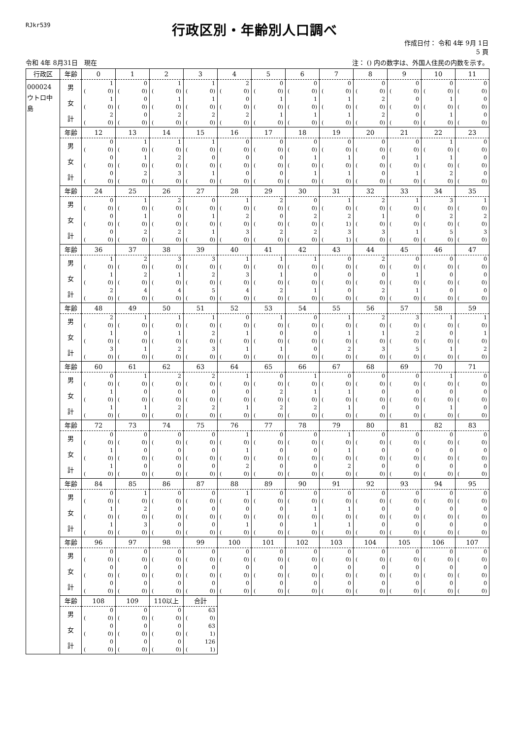RJkr539
行政区別・年齢別人口調べ
作成日付： 令和 4年 9月 1日
5 頁
令和 4年 8月31日　現在 注： () 内の数字は、外国人住民の内数を示す。
| 行政区 | 年齢 | 0 | 1 | 2 | 3 | 4 | 5 | 6 | 7 | 8 | 9 | 10 | 11 |
| --- | --- | --- | --- | --- | --- | --- | --- | --- | --- | --- | --- | --- | --- |
| 000024 ウトロ中島 | 男 | 1 | 0 | 1 | 1 | 2 | 0 | 0 | 0 | 0 | 0 | 0 | 0 |
| | | ( 0) | ( 0) | ( 0) | ( 0) | ( 0) | ( 0) | ( 0) | ( 0) | ( 0) | ( 0) | ( 0) | ( 0) |
| | 女 | 1 | 0 | 1 | 1 | 0 | 1 | 1 | 1 | 2 | 0 | 1 | 0 |
| | | ( 0) | ( 0) | ( 0) | ( 0) | ( 0) | ( 0) | ( 0) | ( 0) | ( 0) | ( 0) | ( 0) | ( 0) |
| | 計 | 2 | 0 | 2 | 2 | 2 | 1 | 1 | 1 | 2 | 0 | 1 | 0 |
| | | ( 0) | ( 0) | ( 0) | ( 0) | ( 0) | ( 0) | ( 0) | ( 0) | ( 0) | ( 0) | ( 0) | ( 0) |
| | 年齢 | 12 | 13 | 14 | 15 | 16 | 17 | 18 | 19 | 20 | 21 | 22 | 23 |
| | 男 | 0 | 1 | 1 | 1 | 0 | 0 | 0 | 0 | 0 | 0 | 1 | 0 |
| | | ( 0) | ( 0) | ( 0) | ( 0) | ( 0) | ( 0) | ( 0) | ( 0) | ( 0) | ( 0) | ( 0) | ( 0) |
| | 女 | 0 | 1 | 2 | 0 | 0 | 0 | 1 | 1 | 0 | 1 | 1 | 0 |
| | | ( 0) | ( 0) | ( 0) | ( 0) | ( 0) | ( 0) | ( 0) | ( 0) | ( 0) | ( 0) | ( 0) | ( 0) |
| | 計 | 0 | 2 | 3 | 1 | 0 | 0 | 1 | 1 | 0 | 1 | 2 | 0 |
| | | ( 0) | ( 0) | ( 0) | ( 0) | ( 0) | ( 0) | ( 0) | ( 0) | ( 0) | ( 0) | ( 0) | ( 0) |
| | 年齢 | 24 | 25 | 26 | 27 | 28 | 29 | 30 | 31 | 32 | 33 | 34 | 35 |
| | 男 | 0 | 1 | 2 | 0 | 1 | 2 | 0 | 1 | 2 | 1 | 3 | 1 |
| | | ( 0) | ( 0) | ( 0) | ( 0) | ( 0) | ( 0) | ( 0) | ( 0) | ( 0) | ( 0) | ( 0) | ( 0) |
| | 女 | 0 | 1 | 0 | 1 | 2 | 0 | 2 | 2 | 1 | 0 | 2 | 2 |
| | | ( 0) | ( 0) | ( 0) | ( 0) | ( 0) | ( 0) | ( 0) | ( 1) | ( 0) | ( 0) | ( 0) | ( 0) |
| | 計 | 0 | 2 | 2 | 1 | 3 | 2 | 2 | 3 | 3 | 1 | 5 | 3 |
| | | ( 0) | ( 0) | ( 0) | ( 0) | ( 0) | ( 0) | ( 0) | ( 1) | ( 0) | ( 0) | ( 0) | ( 0) |
| | 年齢 | 36 | 37 | 38 | 39 | 40 | 41 | 42 | 43 | 44 | 45 | 46 | 47 |
| | 男 | 1 | 2 | 3 | 3 | 1 | 1 | 1 | 0 | 2 | 0 | 0 | 0 |
| | | ( 0) | ( 0) | ( 0) | ( 0) | ( 0) | ( 0) | ( 0) | ( 0) | ( 0) | ( 0) | ( 0) | ( 0) |
| | 女 | 1 | 2 | 1 | 2 | 3 | 1 | 0 | 0 | 0 | 1 | 0 | 0 |
| | | ( 0) | ( 0) | ( 0) | ( 0) | ( 0) | ( 0) | ( 0) | ( 0) | ( 0) | ( 0) | ( 0) | ( 0) |
| | 計 | 2 | 4 | 4 | 5 | 4 | 2 | 1 | 0 | 2 | 1 | 0 | 0 |
| | | ( 0) | ( 0) | ( 0) | ( 0) | ( 0) | ( 0) | ( 0) | ( 0) | ( 0) | ( 0) | ( 0) | ( 0) |
| | 年齢 | 48 | 49 | 50 | 51 | 52 | 53 | 54 | 55 | 56 | 57 | 58 | 59 |
| | 男 | 2 | 1 | 1 | 1 | 0 | 1 | 0 | 1 | 2 | 3 | 1 | 1 |
| | | ( 0) | ( 0) | ( 0) | ( 0) | ( 0) | ( 0) | ( 0) | ( 0) | ( 0) | ( 0) | ( 0) | ( 0) |
| | 女 | 1 | 0 | 1 | 2 | 1 | 0 | 0 | 1 | 1 | 2 | 0 | 1 |
| | | ( 0) | ( 0) | ( 0) | ( 0) | ( 0) | ( 0) | ( 0) | ( 0) | ( 0) | ( 0) | ( 0) | ( 0) |
| | 計 | 3 | 1 | 2 | 3 | 1 | 1 | 0 | 2 | 3 | 5 | 1 | 2 |
| | | ( 0) | ( 0) | ( 0) | ( 0) | ( 0) | ( 0) | ( 0) | ( 0) | ( 0) | ( 0) | ( 0) | ( 0) |
| | 年齢 | 60 | 61 | 62 | 63 | 64 | 65 | 66 | 67 | 68 | 69 | 70 | 71 |
| | 男 | 0 | 1 | 2 | 2 | 1 | 0 | 1 | 0 | 0 | 0 | 1 | 0 |
| | | ( 0) | ( 0) | ( 0) | ( 0) | ( 0) | ( 0) | ( 0) | ( 0) | ( 0) | ( 0) | ( 0) | ( 0) |
| | 女 | 1 | 0 | 0 | 0 | 0 | 2 | 1 | 1 | 0 | 0 | 0 | 0 |
| | | ( 0) | ( 0) | ( 0) | ( 0) | ( 0) | ( 0) | ( 0) | ( 0) | ( 0) | ( 0) | ( 0) | ( 0) |
| | 計 | 1 | 1 | 2 | 2 | 1 | 2 | 2 | 1 | 0 | 0 | 1 | 0 |
| | | ( 0) | ( 0) | ( 0) | ( 0) | ( 0) | ( 0) | ( 0) | ( 0) | ( 0) | ( 0) | ( 0) | ( 0) |
| | 年齢 | 72 | 73 | 74 | 75 | 76 | 77 | 78 | 79 | 80 | 81 | 82 | 83 |
| | 男 | 0 | 0 | 0 | 0 | 1 | 0 | 0 | 1 | 0 | 0 | 0 | 0 |
| | | ( 0) | ( 0) | ( 0) | ( 0) | ( 0) | ( 0) | ( 0) | ( 0) | ( 0) | ( 0) | ( 0) | ( 0) |
| | 女 | 1 | 0 | 0 | 0 | 1 | 0 | 0 | 1 | 0 | 0 | 0 | 0 |
| | | ( 0) | ( 0) | ( 0) | ( 0) | ( 0) | ( 0) | ( 0) | ( 0) | ( 0) | ( 0) | ( 0) | ( 0) |
| | 計 | 1 | 0 | 0 | 0 | 2 | 0 | 0 | 2 | 0 | 0 | 0 | 0 |
| | | ( 0) | ( 0) | ( 0) | ( 0) | ( 0) | ( 0) | ( 0) | ( 0) | ( 0) | ( 0) | ( 0) | ( 0) |
| | 年齢 | 84 | 85 | 86 | 87 | 88 | 89 | 90 | 91 | 92 | 93 | 94 | 95 |
| | 男 | 0 | 1 | 0 | 0 | 1 | 0 | 0 | 0 | 0 | 0 | 0 | 0 |
| | | ( 0) | ( 0) | ( 0) | ( 0) | ( 0) | ( 0) | ( 0) | ( 0) | ( 0) | ( 0) | ( 0) | ( 0) |
| | 女 | 1 | 2 | 0 | 0 | 0 | 0 | 1 | 1 | 0 | 0 | 0 | 0 |
| | | ( 0) | ( 0) | ( 0) | ( 0) | ( 0) | ( 0) | ( 0) | ( 0) | ( 0) | ( 0) | ( 0) | ( 0) |
| | 計 | 1 | 3 | 0 | 0 | 1 | 0 | 1 | 1 | 0 | 0 | 0 | 0 |
| | | ( 0) | ( 0) | ( 0) | ( 0) | ( 0) | ( 0) | ( 0) | ( 0) | ( 0) | ( 0) | ( 0) | ( 0) |
| | 年齢 | 96 | 97 | 98 | 99 | 100 | 101 | 102 | 103 | 104 | 105 | 106 | 107 |
| | 男 | 0 | 0 | 0 | 0 | 0 | 0 | 0 | 0 | 0 | 0 | 0 | 0 |
| | | ( 0) | ( 0) | ( 0) | ( 0) | ( 0) | ( 0) | ( 0) | ( 0) | ( 0) | ( 0) | ( 0) | ( 0) |
| | 女 | 0 | 0 | 0 | 0 | 0 | 0 | 0 | 0 | 0 | 0 | 0 | 0 |
| | | ( 0) | ( 0) | ( 0) | ( 0) | ( 0) | ( 0) | ( 0) | ( 0) | ( 0) | ( 0) | ( 0) | ( 0) |
| | 計 | 0 | 0 | 0 | 0 | 0 | 0 | 0 | 0 | 0 | 0 | 0 | 0 |
| | | ( 0) | ( 0) | ( 0) | ( 0) | ( 0) | ( 0) | ( 0) | ( 0) | ( 0) | ( 0) | ( 0) | ( 0) |
| | 年齢 | 108 | 109 | 110以上 | 合計 | | | | | | | | |
| | 男 | 0 | 0 | 0 | 63 | | | | | | | | |
| | | ( 0) | ( 0) | ( 0) | ( 0) | | | | | | | | |
| | 女 | 0 | 0 | 0 | 63 | | | | | | | | |
| | | ( 0) | ( 0) | ( 0) | ( 1) | | | | | | | | |
| | 計 | 0 | 0 | 0 | 126 | | | | | | | | |
| | | ( 0) | ( 0) | ( 0) | ( 1) | | | | | | | | |